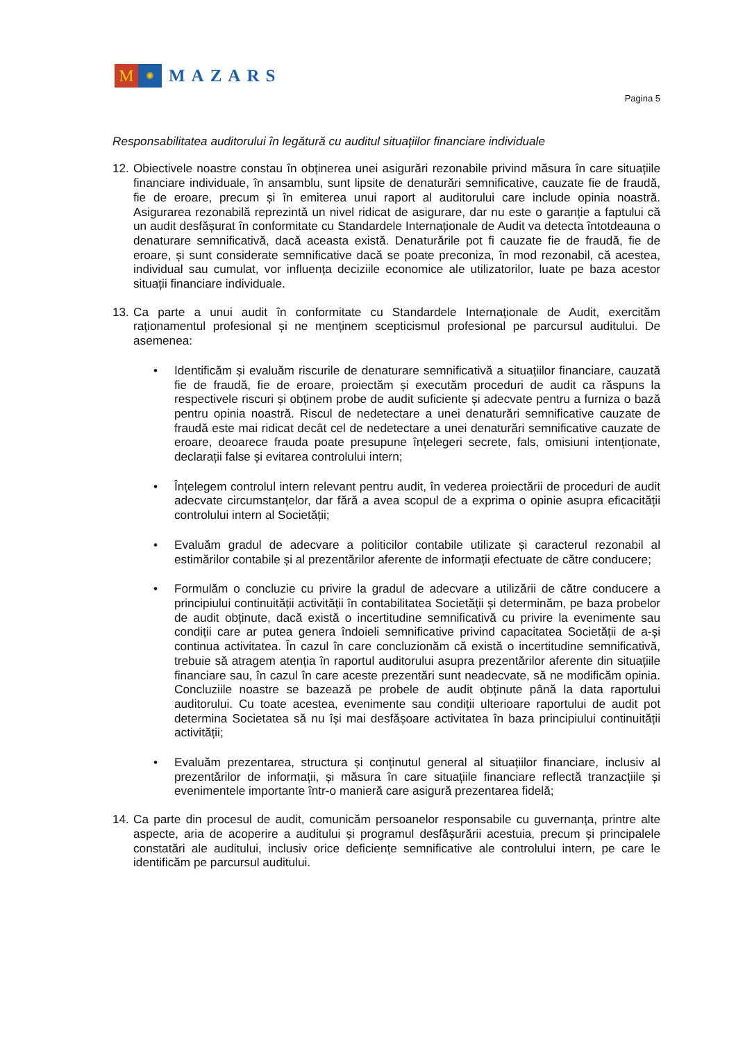M
✺
MAZARS
Pagina 5
Responsabilitatea auditorului în legătură cu auditul situațiilor financiare individuale
12.
Obiectivele noastre constau în obținerea unei asigurări rezonabile privind măsura în care situațiile financiare individuale, în ansamblu, sunt lipsite de denaturări semnificative, cauzate fie de fraudă, fie de eroare, precum și în emiterea unui raport al auditorului care include opinia noastră. Asigurarea rezonabilă reprezintă un nivel ridicat de asigurare, dar nu este o garanție a faptului că un audit desfășurat în conformitate cu Standardele Internaționale de Audit va detecta întotdeauna o denaturare semnificativă, dacă aceasta există. Denaturările pot fi cauzate fie de fraudă, fie de eroare, și sunt considerate semnificative dacă se poate preconiza, în mod rezonabil, că acestea, individual sau cumulat, vor influența deciziile economice ale utilizatorilor, luate pe baza acestor situații financiare individuale.
13.
Ca parte a unui audit în conformitate cu Standardele Internaționale de Audit, exercităm raționamentul profesional și ne menținem scepticismul profesional pe parcursul auditului. De asemenea:
• Identificăm și evaluăm riscurile de denaturare semnificativă a situațiilor financiare, cauzată fie de fraudă, fie de eroare, proiectăm și executăm proceduri de audit ca răspuns la respectivele riscuri și obținem probe de audit suficiente și adecvate pentru a furniza o bază pentru opinia noastră. Riscul de nedetectare a unei denaturări semnificative cauzate de fraudă este mai ridicat decât cel de nedetectare a unei denaturări semnificative cauzate de eroare, deoarece frauda poate presupune înțelegeri secrete, fals, omisiuni intenționate, declarații false și evitarea controlului intern;
• Înțelegem controlul intern relevant pentru audit, în vederea proiectării de proceduri de audit adecvate circumstanțelor, dar fără a avea scopul de a exprima o opinie asupra eficacității controlului intern al Societății;
• Evaluăm gradul de adecvare a politicilor contabile utilizate și caracterul rezonabil al estimărilor contabile și al prezentărilor aferente de informații efectuate de către conducere;
• Formulăm o concluzie cu privire la gradul de adecvare a utilizării de către conducere a principiului continuității activității în contabilitatea Societății și determinăm, pe baza probelor de audit obținute, dacă există o incertitudine semnificativă cu privire la evenimente sau condiții care ar putea genera îndoieli semnificative privind capacitatea Societății de a-și continua activitatea. În cazul în care concluzionăm că există o incertitudine semnificativă, trebuie să atragem atenția în raportul auditorului asupra prezentărilor aferente din situațiile financiare sau, în cazul în care aceste prezentări sunt neadecvate, să ne modificăm opinia. Concluziile noastre se bazează pe probele de audit obținute până la data raportului auditorului. Cu toate acestea, evenimente sau condiții ulterioare raportului de audit pot determina Societatea să nu își mai desfășoare activitatea în baza principiului continuității activității;
• Evaluăm prezentarea, structura și conținutul general al situațiilor financiare, inclusiv al prezentărilor de informații, și măsura în care situațiile financiare reflectă tranzacțiile și evenimentele importante într-o manieră care asigură prezentarea fidelă;
14.
Ca parte din procesul de audit, comunicăm persoanelor responsabile cu guvernanța, printre alte aspecte, aria de acoperire a auditului și programul desfășurării acestuia, precum și principalele constatări ale auditului, inclusiv orice deficiențe semnificative ale controlului intern, pe care le identificăm pe parcursul auditului.